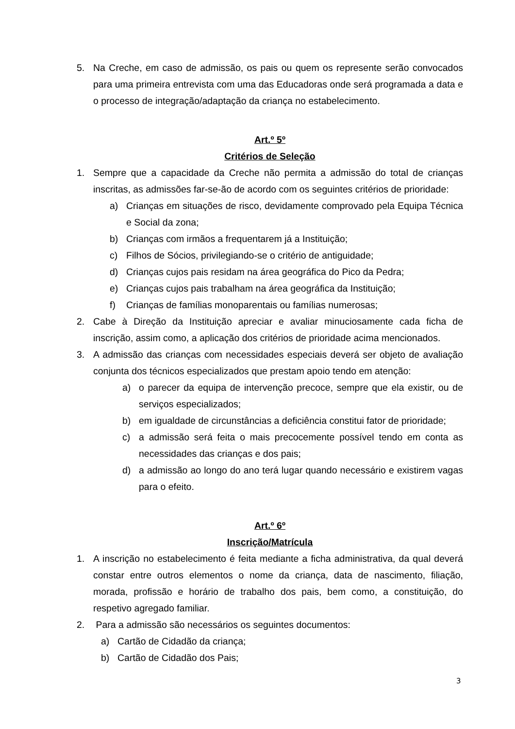5. Na Creche, em caso de admissão, os pais ou quem os represente serão convocados para uma primeira entrevista com uma das Educadoras onde será programada a data e o processo de integração/adaptação da criança no estabelecimento.
Art.º 5º
Critérios de Seleção
1. Sempre que a capacidade da Creche não permita a admissão do total de crianças inscritas, as admissões far-se-ão de acordo com os seguintes critérios de prioridade:
a) Crianças em situações de risco, devidamente comprovado pela Equipa Técnica e Social da zona;
b) Crianças com irmãos a frequentarem já a Instituição;
c) Filhos de Sócios, privilegiando-se o critério de antiguidade;
d) Crianças cujos pais residam na área geográfica do Pico da Pedra;
e) Crianças cujos pais trabalham na área geográfica da Instituição;
f) Crianças de famílias monoparentais ou famílias numerosas;
2. Cabe à Direção da Instituição apreciar e avaliar minuciosamente cada ficha de inscrição, assim como, a aplicação dos critérios de prioridade acima mencionados.
3. A admissão das crianças com necessidades especiais deverá ser objeto de avaliação conjunta dos técnicos especializados que prestam apoio tendo em atenção:
a) o parecer da equipa de intervenção precoce, sempre que ela existir, ou de serviços especializados;
b) em igualdade de circunstâncias a deficiência constitui fator de prioridade;
c) a admissão será feita o mais precocemente possível tendo em conta as necessidades das crianças e dos pais;
d) a admissão ao longo do ano terá lugar quando necessário e existirem vagas para o efeito.
Art.º 6º
Inscrição/Matrícula
1. A inscrição no estabelecimento é feita mediante a ficha administrativa, da qual deverá constar entre outros elementos o nome da criança, data de nascimento, filiação, morada, profissão e horário de trabalho dos pais, bem como, a constituição, do respetivo agregado familiar.
2. Para a admissão são necessários os seguintes documentos:
a) Cartão de Cidadão da criança;
b) Cartão de Cidadão dos Pais;
3